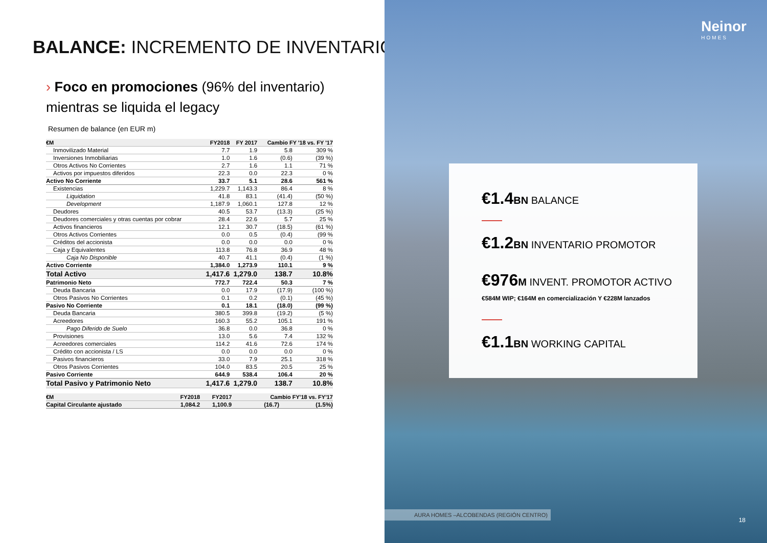BALANCE: INCREMENTO DE INVENTARIOS
› Foco en promociones (96% del inventario)
mientras se liquida el legacy
Resumen de balance (en EUR m)
| €M | FY2018 | FY 2017 | Cambio FY '18 vs. FY '17 | |
| --- | --- | --- | --- | --- |
| Inmovilizado Material | 7.7 | 1.9 | 5.8 | 309 % |
| Inversiones Inmobiliarias | 1.0 | 1.6 | (0.6) | (39 %) |
| Otros Activos No Corrientes | 2.7 | 1.6 | 1.1 | 71 % |
| Activos por impuestos diferidos | 22.3 | 0.0 | 22.3 | 0 % |
| Activo No Corriente | 33.7 | 5.1 | 28.6 | 561 % |
| Existencias | 1,229.7 | 1,143.3 | 86.4 | 8 % |
| Liquidation | 41.8 | 83.1 | (41.4) | (50 %) |
| Development | 1,187.9 | 1,060.1 | 127.8 | 12 % |
| Deudores | 40.5 | 53.7 | (13.3) | (25 %) |
| Deudores comerciales y otras cuentas por cobrar | 28.4 | 22.6 | 5.7 | 25 % |
| Activos financieros | 12.1 | 30.7 | (18.5) | (61 %) |
| Otros Activos Corrientes | 0.0 | 0.5 | (0.4) | (99 % |
| Créditos del accionista | 0.0 | 0.0 | 0.0 | 0 % |
| Caja y Equivalentes | 113.8 | 76.8 | 36.9 | 48 % |
| Caja No Disponible | 40.7 | 41.1 | (0.4) | (1 %) |
| Activo Corriente | 1,384.0 | 1,273.9 | 110.1 | 9 % |
| Total Activo | 1,417.6 | 1,279.0 | 138.7 | 10.8% |
| Patrimonio Neto | 772.7 | 722.4 | 50.3 | 7 % |
| Deuda Bancaria | 0.0 | 17.9 | (17.9) | (100 %) |
| Otros Pasivos No Corrientes | 0.1 | 0.2 | (0.1) | (45 %) |
| Pasivo No Corriente | 0.1 | 18.1 | (18.0) | (99 %) |
| Deuda Bancaria | 380.5 | 399.8 | (19.2) | (5 %) |
| Acreedores | 160.3 | 55.2 | 105.1 | 191 % |
| Pago Diferido de Suelo | 36.8 | 0.0 | 36.8 | 0 % |
| Provisiones | 13.0 | 5.6 | 7.4 | 132 % |
| Acreedores comerciales | 114.2 | 41.6 | 72.6 | 174 % |
| Crédito con accionista / LS | 0.0 | 0.0 | 0.0 | 0 % |
| Pasivos financieros | 33.0 | 7.9 | 25.1 | 318 % |
| Otros Pasivos Corrientes | 104.0 | 83.5 | 20.5 | 25 % |
| Pasivo Corriente | 644.9 | 538.4 | 106.4 | 20 % |
| Total Pasivo y Patrimonio Neto | 1,417.6 | 1,279.0 | 138.7 | 10.8% |
| €M | FY2018 | FY2017 | Cambio FY'18 vs. FY'17 | |
| --- | --- | --- | --- | --- |
| Capital Circulante ajustado | 1,084.2 | 1,100.9 | (16.7) | (1.5%) |
Neinor
HOMES
€1.4 BN BALANCE
€1.2 BN INVENTARIO PROMOTOR
€976 M INVENT. PROMOTOR ACTIVO
€584M WIP; €164M en comercialización Y €228M lanzados
€1.1 BN WORKING CAPITAL
AURA HOMES –ALCOBENDAS (REGIÓN CENTRO)
18